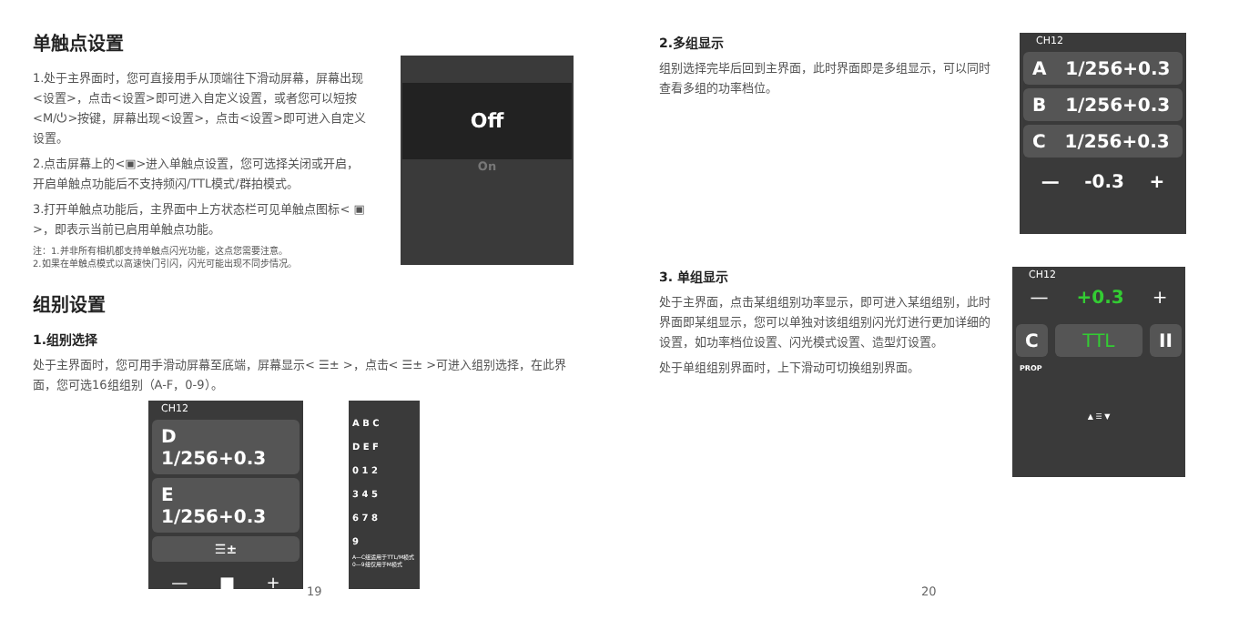单触点设置
1.处于主界面时，您可直接用手从顶端往下滑动屏幕，屏幕出现<设置>，点击<设置>即可进入自定义设置，或者您可以短按<M/⏻>按键，屏幕出现<设置>，点击<设置>即可进入自定义设置。
2.点击屏幕上的<▣>进入单触点设置，您可选择关闭或开启，开启单触点功能后不支持频闪/TTL模式/群拍模式。
3.打开单触点功能后，主界面中上方状态栏可见单触点图标< ▣ >，即表示当前已启用单触点功能。
注：1.并非所有相机都支持单触点闪光功能，这点您需要注意。
2.如果在单触点模式以高速快门引闪，闪光可能出现不同步情况。
Off
On
组别设置
1.组别选择
处于主界面时，您可用手滑动屏幕至底端，屏幕显示< ☰± >，点击< ☰± >可进入组别选择，在此界面，您可选16组组别（A-F，0-9）。
CH12
D 1/256+0.3
E 1/256+0.3
☰±
— ■ +
A B C
D E F
0 1 2
3 4 5
6 7 8
9
A—C组适用于TTL/M模式
0—9组仅用于M模式
19
2.多组显示
组别选择完毕后回到主界面，此时界面即是多组显示，可以同时查看多组的功率档位。
CH12
A 1/256+0.3
B 1/256+0.3
C 1/256+0.3
— -0.3 +
3. 单组显示
处于主界面，点击某组组别功率显示，即可进入某组组别，此时界面即某组显示，您可以单独对该组组别闪光灯进行更加详细的设置，如功率档位设置、闪光模式设置、造型灯设置。
处于单组组别界面时，上下滑动可切换组别界面。
CH12
— +0.3 +
C TTL II
PROP
▲ ☰ ▼
20